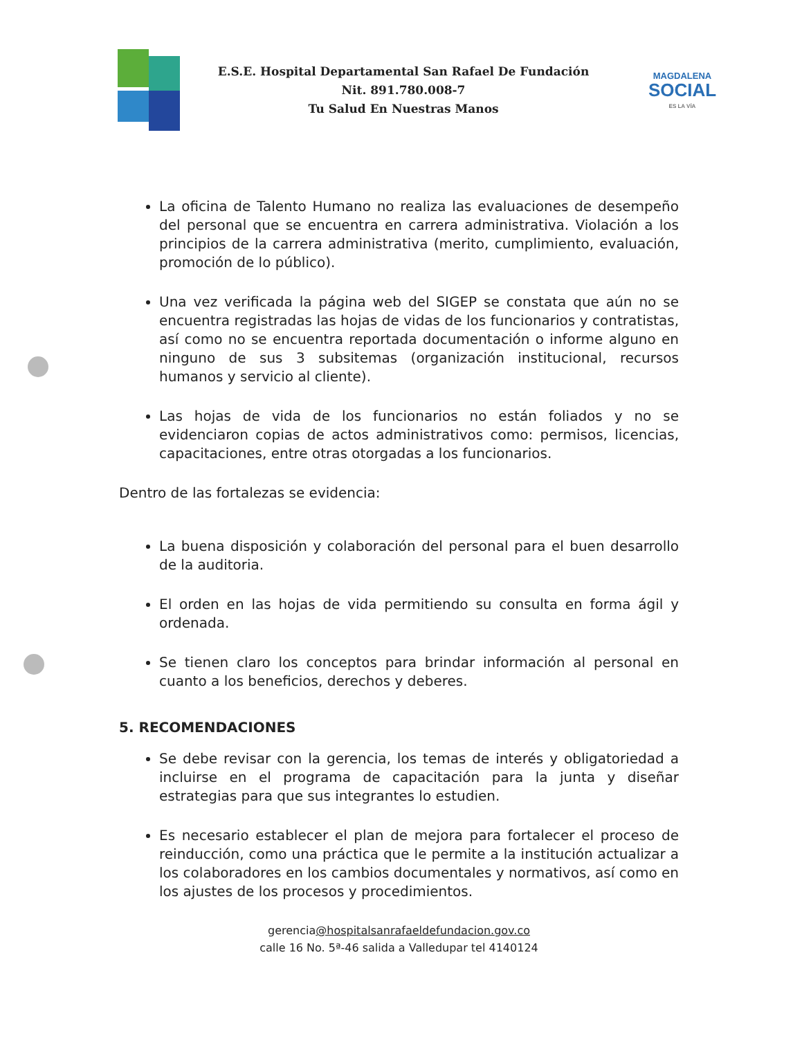E.S.E. Hospital Departamental San Rafael De Fundación
Nit. 891.780.008-7
Tu Salud En Nuestras Manos
MAGDALENA
SOCIAL
ES LA VÍA
La oficina de Talento Humano no realiza las evaluaciones de desempeño del personal que se encuentra en carrera administrativa. Violación a los principios de la carrera administrativa (merito, cumplimiento, evaluación, promoción de lo público).
Una vez verificada la página web del SIGEP se constata que aún no se encuentra registradas las hojas de vidas de los funcionarios y contratistas, así como no se encuentra reportada documentación o informe alguno en ninguno de sus 3 subsitemas (organización institucional, recursos humanos y servicio al cliente).
Las hojas de vida de los funcionarios no están foliados y no se evidenciaron copias de actos administrativos como: permisos, licencias, capacitaciones, entre otras otorgadas a los funcionarios.
Dentro de las fortalezas se evidencia:
La buena disposición y colaboración del personal para el buen desarrollo de la auditoria.
El orden en las hojas de vida permitiendo su consulta en forma ágil y ordenada.
Se tienen claro los conceptos para brindar información al personal en cuanto a los beneficios, derechos y deberes.
5. RECOMENDACIONES
Se debe revisar con la gerencia, los temas de interés y obligatoriedad a incluirse en el programa de capacitación para la junta y diseñar estrategias para que sus integrantes lo estudien.
Es necesario establecer el plan de mejora para fortalecer el proceso de reinducción, como una práctica que le permite a la institución actualizar a los colaboradores en los cambios documentales y normativos, así como en los ajustes de los procesos y procedimientos.
gerencia@hospitalsanrafaeldefundacion.gov.co
calle 16 No. 5ª-46 salida a Valledupar tel 4140124